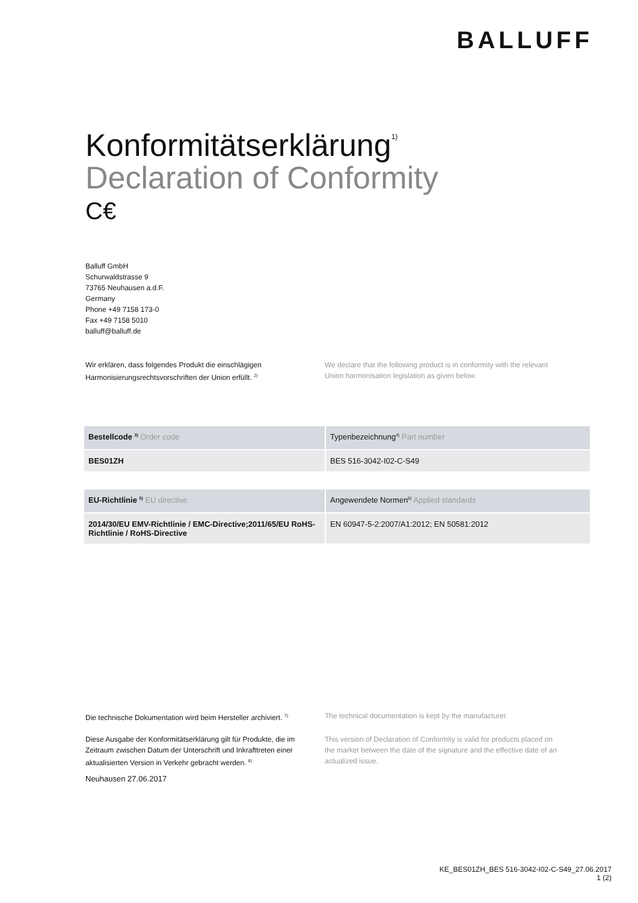BALLUFF
Konformitätserklärung<sup>1)</sup>
Declaration of Conformity
C€
Balluff GmbH
Schurwaldstrasse 9
73765 Neuhausen a.d.F.
Germany
Phone +49 7158 173-0
Fax +49 7158 5010
balluff@balluff.de
Wir erklären, dass folgendes Produkt die einschlägigen Harmonisierungsrechtsvorschriften der Union erfüllt. <sup>2)</sup>
We declare that the following product is in conformity with the relevant Union harmonisation legislation as given below.
| Bestellcode <sup>3)</sup> Order code | Typenbezeichnung<sup>4)</sup> Part number |
| --- | --- |
| BES01ZH | BES 516-3042-I02-C-S49 |
| EU-Richtlinie <sup>5)</sup> EU directive | Angewendete Normen<sup>6)</sup> Applied standards |
| --- | --- |
| 2014/30/EU EMV-Richtlinie / EMC-Directive;2011/65/EU RoHS-Richtlinie / RoHS-Directive | EN 60947-5-2:2007/A1:2012; EN 50581:2012 |
Die technische Dokumentation wird beim Hersteller archiviert. <sup>7)</sup>
The technical documentation is kept by the manufacturer.
Diese Ausgabe der Konformitätserklärung gilt für Produkte, die im Zeitraum zwischen Datum der Unterschrift und Inkrafttreten einer aktualisierten Version in Verkehr gebracht werden. <sup>8)</sup>
This version of Declaration of Conformity is valid for products placed on the market between the date of the signature and the effective date of an actualized issue.
Neuhausen 27.06.2017
KE_BES01ZH_BES 516-3042-I02-C-S49_27.06.2017
1 (2)